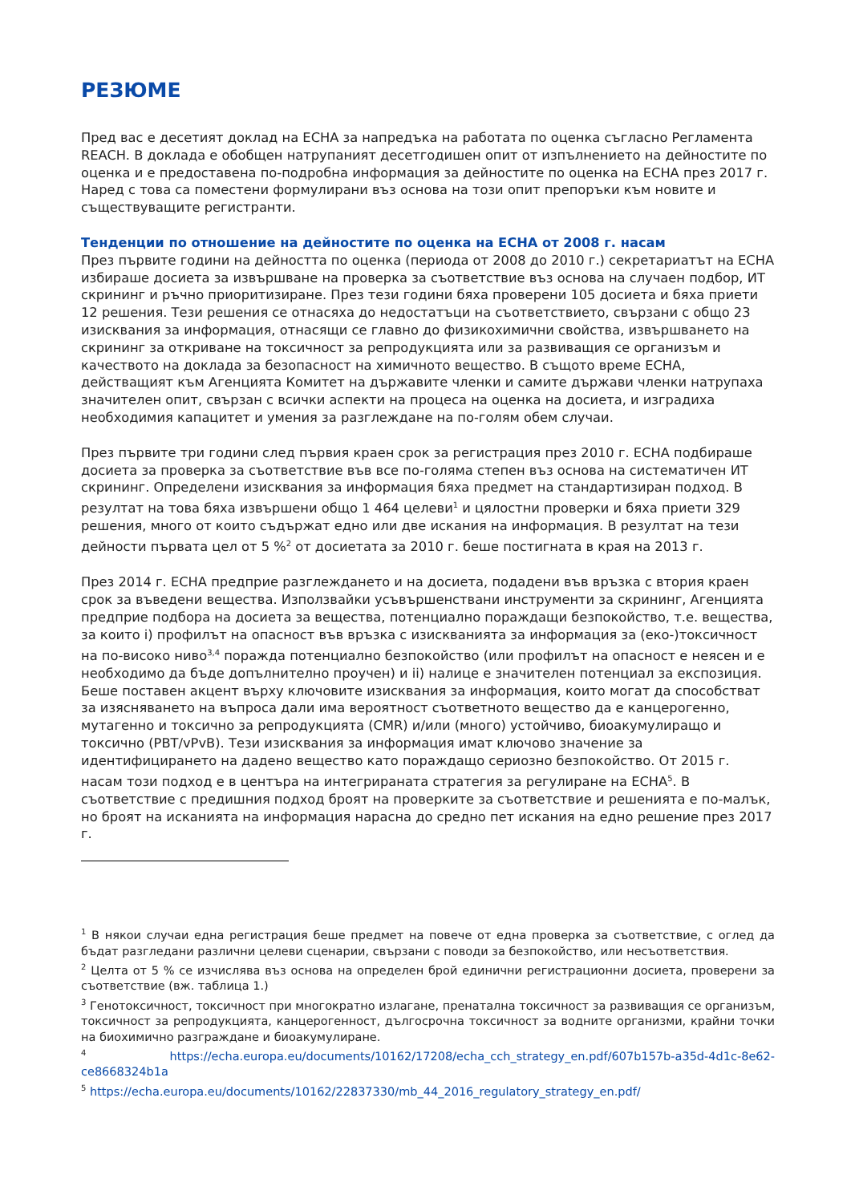РЕЗЮМЕ
Пред вас е десетият доклад на ECHA за напредъка на работата по оценка съгласно Регламента REACH. В доклада е обобщен натрупаният десетгодишен опит от изпълнението на дейностите по оценка и е предоставена по-подробна информация за дейностите по оценка на ECHA през 2017 г. Наред с това са поместени формулирани въз основа на този опит препоръки към новите и съществуващите регистранти.
Тенденции по отношение на дейностите по оценка на ECHA от 2008 г. насам
През първите години на дейността по оценка (периода от 2008 до 2010 г.) секретариатът на ECHA избираше досиета за извършване на проверка за съответствие въз основа на случаен подбор, ИТ скрининг и ръчно приоритизиране. През тези години бяха проверени 105 досиета и бяха приети 12 решения. Тези решения се отнасяха до недостатъци на съответствието, свързани с общо 23 изисквания за информация, отнасящи се главно до физикохимични свойства, извършването на скрининг за откриване на токсичност за репродукцията или за развиващия се организъм и качеството на доклада за безопасност на химичното вещество. В същото време ECHA, действащият към Агенцията Комитет на държавите членки и самите държави членки натрупаха значителен опит, свързан с всички аспекти на процеса на оценка на досиета, и изградиха необходимия капацитет и умения за разглеждане на по-голям обем случаи.
През първите три години след първия краен срок за регистрация през 2010 г. ECHA подбираше досиета за проверка за съответствие във все по-голяма степен въз основа на систематичен ИТ скрининг. Определени изисквания за информация бяха предмет на стандартизиран подход. В резултат на това бяха извършени общо 1 464 целеви<sup>1</sup> и цялостни проверки и бяха приети 329 решения, много от които съдържат едно или две искания на информация. В резултат на тези дейности първата цел от 5 %<sup>2</sup> от досиетата за 2010 г. беше постигната в края на 2013 г.
През 2014 г. ECHA предприе разглеждането и на досиета, подадени във връзка с втория краен срок за въведени вещества. Използвайки усъвършенствани инструменти за скрининг, Агенцията предприе подбора на досиета за вещества, потенциално пораждащи безпокойство, т.е. вещества, за които i) профилът на опасност във връзка с изискванията за информация за (еко-)токсичност на по-високо ниво<sup>3,4</sup> поражда потенциално безпокойство (или профилът на опасност е неясен и е необходимо да бъде допълнително проучен) и ii) налице е значителен потенциал за експозиция. Беше поставен акцент върху ключовите изисквания за информация, които могат да способстват за изясняването на въпроса дали има вероятност съответното вещество да е канцерогенно, мутагенно и токсично за репродукцията (CMR) и/или (много) устойчиво, биоакумулиращо и токсично (PBT/vPvB). Тези изисквания за информация имат ключово значение за идентифицирането на дадено вещество като пораждащо сериозно безпокойство. От 2015 г. насам този подход е в центъра на интегрираната стратегия за регулиране на ECHA<sup>5</sup>. В съответствие с предишния подход броят на проверките за съответствие и решенията е по-малък, но броят на исканията на информация нарасна до средно пет искания на едно решение през 2017 г.
<sup>1</sup> В някои случаи една регистрация беше предмет на повече от една проверка за съответствие, с оглед да бъдат разгледани различни целеви сценарии, свързани с поводи за безпокойство, или несъответствия.
<sup>2</sup> Целта от 5 % се изчислява въз основа на определен брой единични регистрационни досиета, проверени за съответствие (вж. таблица 1.)
<sup>3</sup> Генотоксичност, токсичност при многократно излагане, пренатална токсичност за развиващия се организъм, токсичност за репродукцията, канцерогенност, дългосрочна токсичност за водните организми, крайни точки на биохимично разграждане и биоакумулиране.
<sup>4</sup> https://echa.europa.eu/documents/10162/17208/echa_cch_strategy_en.pdf/607b157b-a35d-4d1c-8e62-ce8668324b1a
<sup>5</sup> https://echa.europa.eu/documents/10162/22837330/mb_44_2016_regulatory_strategy_en.pdf/